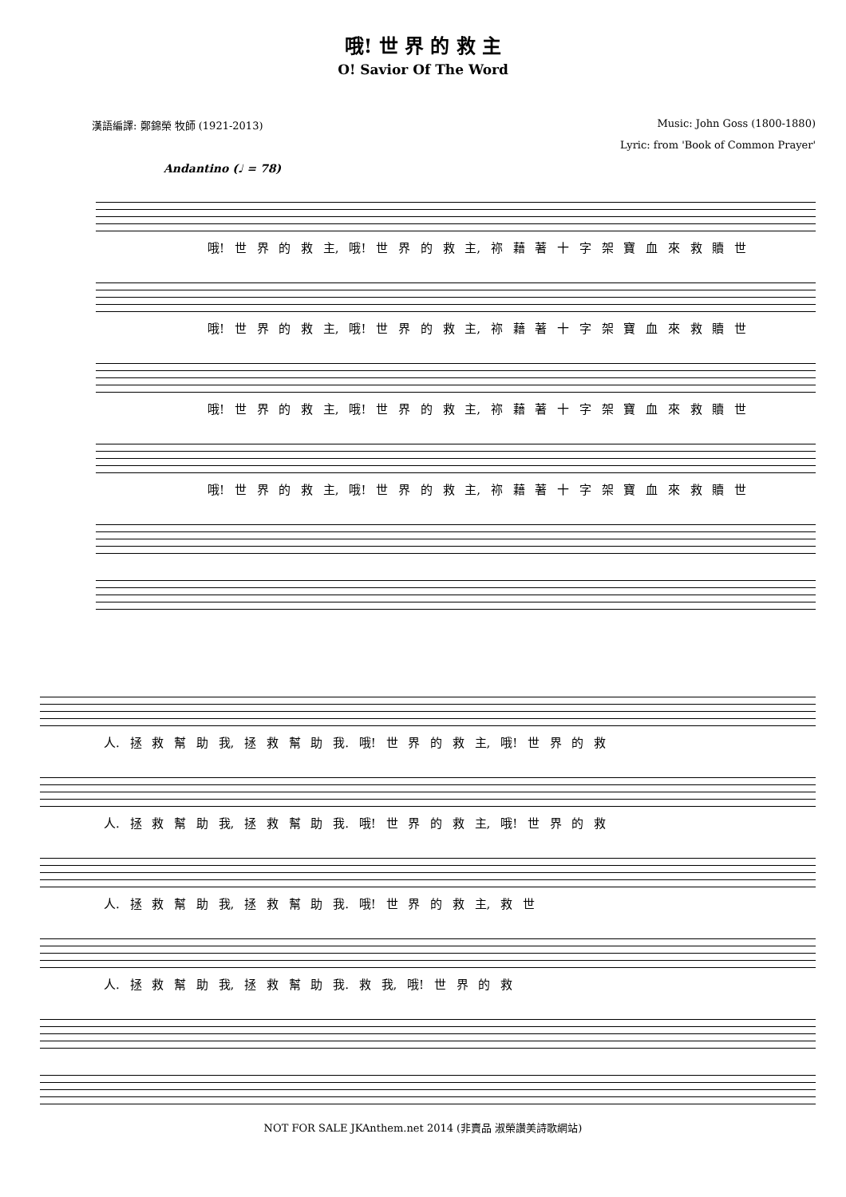哦! 世 界 的 救 主
O! Savior Of The Word
漢語編譯: 鄭錦榮 牧師 (1921-2013) Music: John Goss (1800-1880)
Lyric: from 'Book of Common Prayer'
Andantino (♩ = 78)
哦! 世 界 的 救 主, 哦! 世 界 的 救 主, 祢 藉 著 十 字 架 寶 血 來 救 贖 世
哦! 世 界 的 救 主, 哦! 世 界 的 救 主, 祢 藉 著 十 字 架 寶 血 來 救 贖 世
哦! 世 界 的 救 主, 哦! 世 界 的 救 主, 祢 藉 著 十 字 架 寶 血 來 救 贖 世
哦! 世 界 的 救 主, 哦! 世 界 的 救 主, 祢 藉 著 十 字 架 寶 血 來 救 贖 世
人. 拯 救 幫 助 我, 拯 救 幫 助 我. 哦! 世 界 的 救 主, 哦! 世 界 的 救
人. 拯 救 幫 助 我, 拯 救 幫 助 我. 哦! 世 界 的 救 主, 哦! 世 界 的 救
人. 拯 救 幫 助 我, 拯 救 幫 助 我. 哦! 世 界 的 救 主, 救 世
人. 拯 救 幫 助 我, 拯 救 幫 助 我. 救 我, 哦! 世 界 的 救
NOT FOR SALE JKAnthem.net 2014 (非賣品 淑榮讚美詩歌網站)